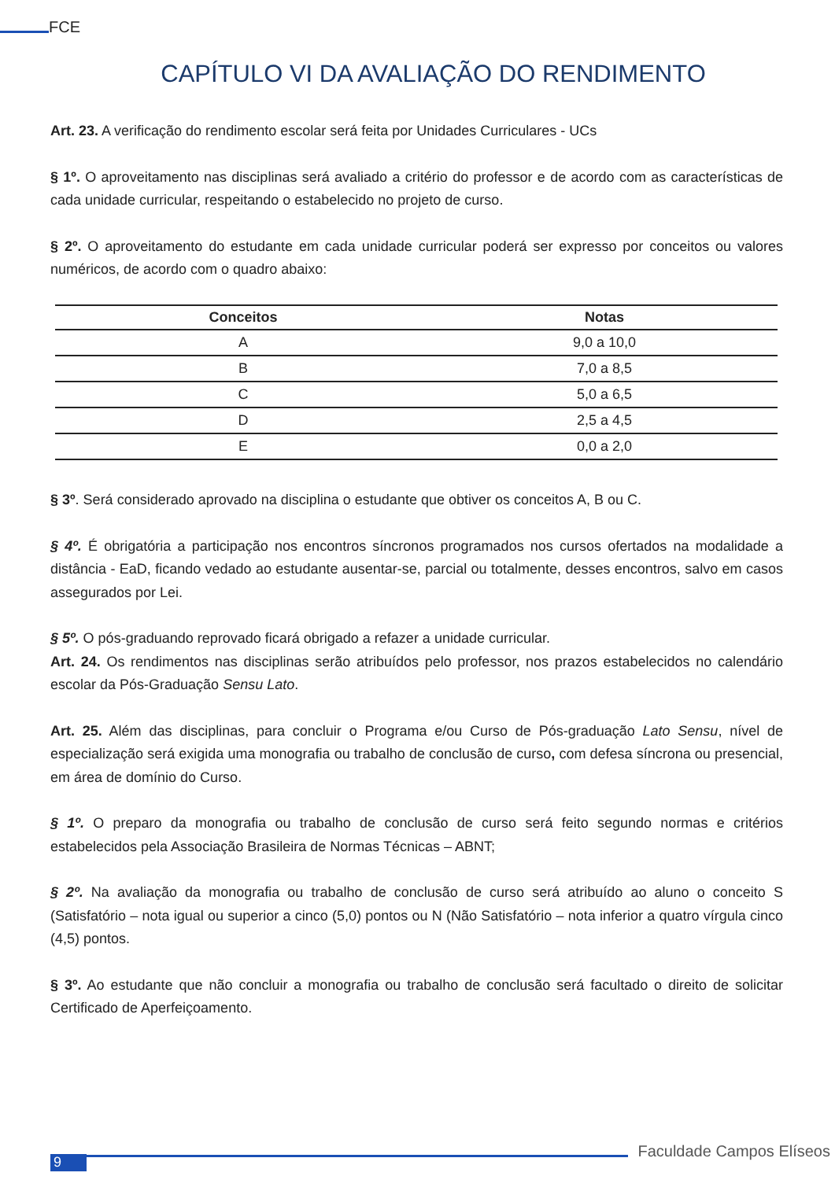FCE
CAPÍTULO VI DA AVALIAÇÃO DO RENDIMENTO
Art. 23. A verificação do rendimento escolar será feita por Unidades Curriculares - UCs
§ 1º. O aproveitamento nas disciplinas será avaliado a critério do professor e de acordo com as características de cada unidade curricular, respeitando o estabelecido no projeto de curso.
§ 2º. O aproveitamento do estudante em cada unidade curricular poderá ser expresso por conceitos ou valores numéricos, de acordo com o quadro abaixo:
| Conceitos | Notas |
| --- | --- |
| A | 9,0 a 10,0 |
| B | 7,0 a 8,5 |
| C | 5,0 a 6,5 |
| D | 2,5 a 4,5 |
| E | 0,0 a 2,0 |
§ 3º. Será considerado aprovado na disciplina o estudante que obtiver os conceitos A, B ou C.
§ 4º. É obrigatória a participação nos encontros síncronos programados nos cursos ofertados na modalidade a distância - EaD, ficando vedado ao estudante ausentar-se, parcial ou totalmente, desses encontros, salvo em casos assegurados por Lei.
§ 5º. O pós-graduando reprovado ficará obrigado a refazer a unidade curricular.
Art. 24. Os rendimentos nas disciplinas serão atribuídos pelo professor, nos prazos estabelecidos no calendário escolar da Pós-Graduação Sensu Lato.
Art. 25. Além das disciplinas, para concluir o Programa e/ou Curso de Pós-graduação Lato Sensu, nível de especialização será exigida uma monografia ou trabalho de conclusão de curso, com defesa síncrona ou presencial, em área de domínio do Curso.
§ 1º. O preparo da monografia ou trabalho de conclusão de curso será feito segundo normas e critérios estabelecidos pela Associação Brasileira de Normas Técnicas – ABNT;
§ 2º. Na avaliação da monografia ou trabalho de conclusão de curso será atribuído ao aluno o conceito S (Satisfatório – nota igual ou superior a cinco (5,0) pontos ou N (Não Satisfatório – nota inferior a quatro vírgula cinco (4,5) pontos.
§ 3º. Ao estudante que não concluir a monografia ou trabalho de conclusão será facultado o direito de solicitar Certificado de Aperfeiçoamento.
9
Faculdade Campos Elíseos